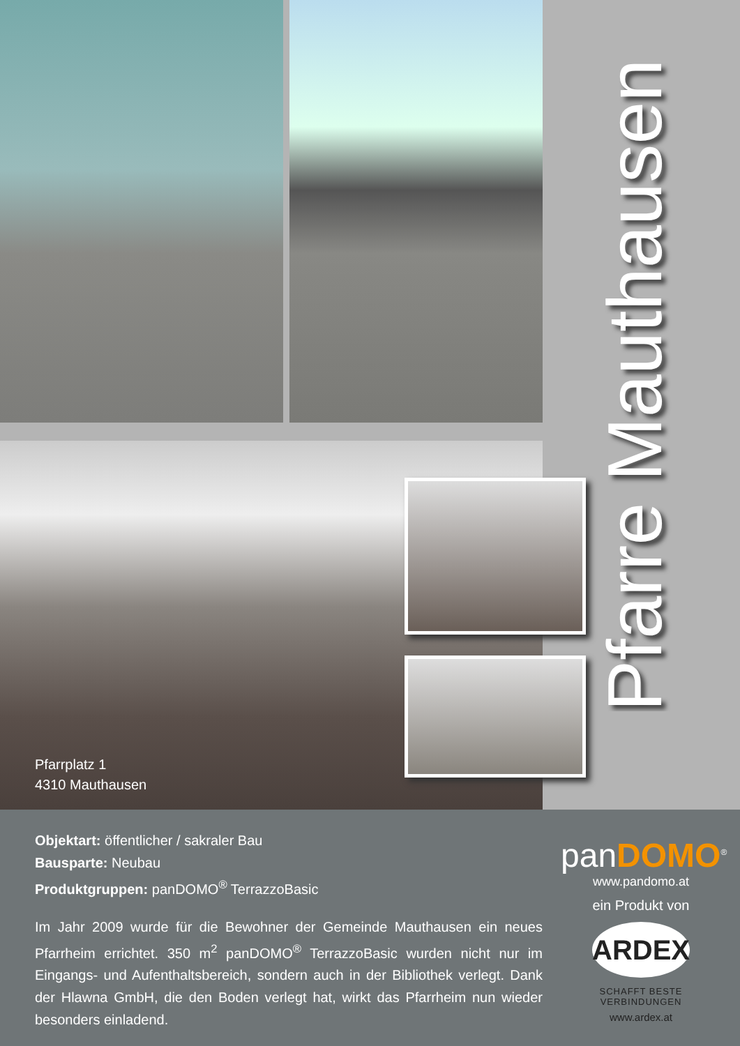Pfarre Mauthausen
Pfarrplatz 1
4310 Mauthausen
Objektart: öffentlicher / sakraler Bau
Bausparte: Neubau
Produktgruppen: panDOMO<sup>®</sup> TerrazzoBasic
Im Jahr 2009 wurde für die Bewohner der Gemeinde Mauthausen ein neues Pfarrheim errichtet. 350 m<sup>2</sup> panDOMO<sup>®</sup> TerrazzoBasic wurden nicht nur im Eingangs- und Aufenthaltsbereich, sondern auch in der Bibliothek verlegt. Dank der Hlawna GmbH, die den Boden verlegt hat, wirkt das Pfarrheim nun wieder besonders einladend.
panDOMO<sup>®</sup>
www.pandomo.at
ein Produkt von
ARDEX
SCHAFFT BESTE VERBINDUNGEN
www.ardex.at